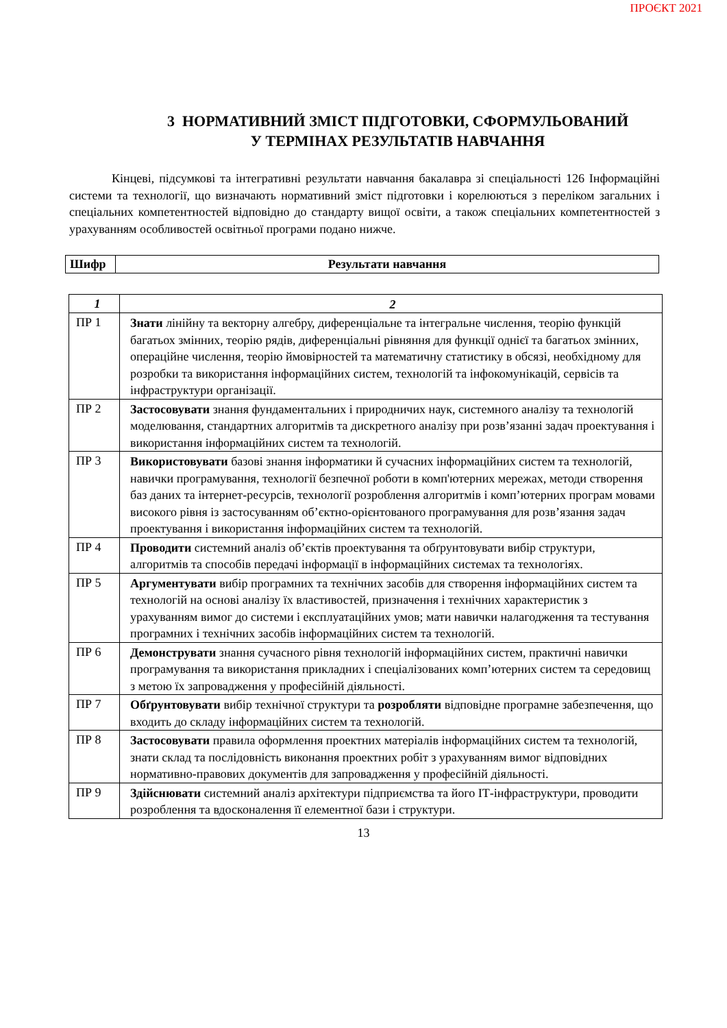ПРОЄКТ 2021
3 НОРМАТИВНИЙ ЗМІСТ ПІДГОТОВКИ, СФОРМУЛЬОВАНИЙ
У ТЕРМІНАХ РЕЗУЛЬТАТІВ НАВЧАННЯ
Кінцеві, підсумкові та інтегративні результати навчання бакалавра зі спеціальності 126 Інформаційні системи та технології, що визначають нормативний зміст підготовки і корелюються з переліком загальних і спеціальних компетентностей відповідно до стандарту вищої освіти, а також спеціальних компетентностей з урахуванням особливостей освітньої програми подано нижче.
| Шифр | Результати навчання |
| --- | --- |
| 1 | 2 |
| ПР 1 | Знати лінійну та векторну алгебру, диференціальне та інтегральне числення, теорію функцій багатьох змінних, теорію рядів, диференціальні рівняння для функції однієї та багатьох змінних, операційне числення, теорію ймовірностей та математичну статистику в обсязі, необхідному для розробки та використання інформаційних систем, технологій та інфокомунікацій, сервісів та інфраструктури організації. |
| ПР 2 | Застосовувати знання фундаментальних і природничих наук, системного аналізу та технологій моделювання, стандартних алгоритмів та дискретного аналізу при розв’язанні задач проектування і використання інформаційних систем та технологій. |
| ПР 3 | Використовувати базові знання інформатики й сучасних інформаційних систем та технологій, навички програмування, технології безпечної роботи в комп'ютерних мережах, методи створення баз даних та інтернет-ресурсів, технології розроблення алгоритмів і комп’ютерних програм мовами високого рівня із застосуванням об’єктно-орієнтованого програмування для розв’язання задач проектування і використання інформаційних систем та технологій. |
| ПР 4 | Проводити системний аналіз об’єктів проектування та обґрунтовувати вибір структури, алгоритмів та способів передачі інформації в інформаційних системах та технологіях. |
| ПР 5 | Аргументувати вибір програмних та технічних засобів для створення інформаційних систем та технологій на основі аналізу їх властивостей, призначення і технічних характеристик з урахуванням вимог до системи і експлуатаційних умов; мати навички налагодження та тестування програмних і технічних засобів інформаційних систем та технологій. |
| ПР 6 | Демонструвати знання сучасного рівня технологій інформаційних систем, практичні навички програмування та використання прикладних і спеціалізованих комп’ютерних систем та середовищ з метою їх запровадження у професійній діяльності. |
| ПР 7 | Обґрунтовувати вибір технічної структури та розробляти відповідне програмне забезпечення, що входить до складу інформаційних систем та технологій. |
| ПР 8 | Застосовувати правила оформлення проектних матеріалів інформаційних систем та технологій, знати склад та послідовність виконання проектних робіт з урахуванням вимог відповідних нормативно-правових документів для запровадження у професійній діяльності. |
| ПР 9 | Здійснювати системний аналіз архітектури підприємства та його ІТ-інфраструктури, проводити розроблення та вдосконалення її елементної бази і структури. |
13